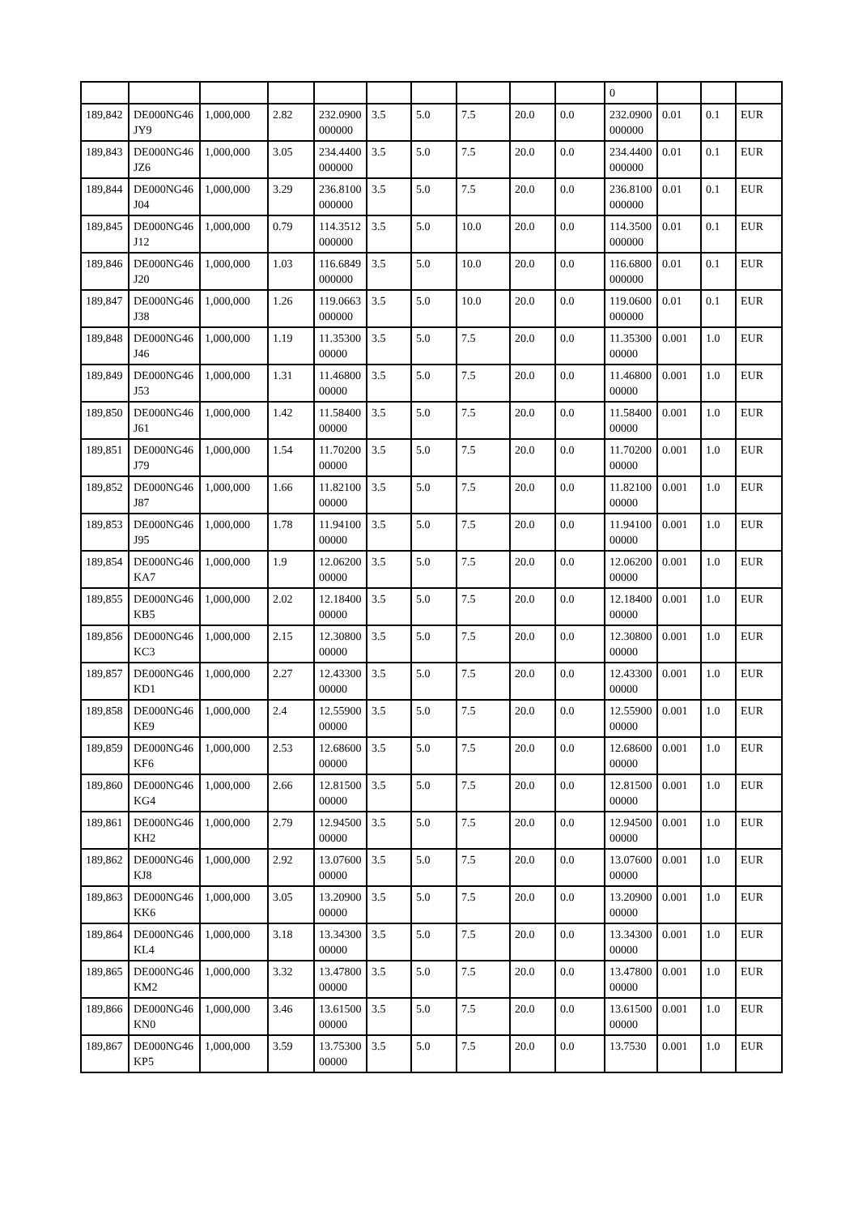| | | | | | | | | | | 0 | | | |
| 189,842 | DE000NG46JY9 | 1,000,000 | 2.82 | 232.0900000000 | 3.5 | 5.0 | 7.5 | 20.0 | 0.0 | 232.0900000000 | 0.01 | 0.1 | EUR |
| 189,843 | DE000NG46JZ6 | 1,000,000 | 3.05 | 234.4400000000 | 3.5 | 5.0 | 7.5 | 20.0 | 0.0 | 234.4400000000 | 0.01 | 0.1 | EUR |
| 189,844 | DE000NG46J04 | 1,000,000 | 3.29 | 236.8100000000 | 3.5 | 5.0 | 7.5 | 20.0 | 0.0 | 236.8100000000 | 0.01 | 0.1 | EUR |
| 189,845 | DE000NG46J12 | 1,000,000 | 0.79 | 114.3512000000 | 3.5 | 5.0 | 10.0 | 20.0 | 0.0 | 114.3500000000 | 0.01 | 0.1 | EUR |
| 189,846 | DE000NG46J20 | 1,000,000 | 1.03 | 116.6849000000 | 3.5 | 5.0 | 10.0 | 20.0 | 0.0 | 116.6800000000 | 0.01 | 0.1 | EUR |
| 189,847 | DE000NG46J38 | 1,000,000 | 1.26 | 119.0663000000 | 3.5 | 5.0 | 10.0 | 20.0 | 0.0 | 119.0600000000 | 0.01 | 0.1 | EUR |
| 189,848 | DE000NG46J46 | 1,000,000 | 1.19 | 11.3530000000 | 3.5 | 5.0 | 7.5 | 20.0 | 0.0 | 11.3530000000 | 0.001 | 1.0 | EUR |
| 189,849 | DE000NG46J53 | 1,000,000 | 1.31 | 11.4680000000 | 3.5 | 5.0 | 7.5 | 20.0 | 0.0 | 11.4680000000 | 0.001 | 1.0 | EUR |
| 189,850 | DE000NG46J61 | 1,000,000 | 1.42 | 11.5840000000 | 3.5 | 5.0 | 7.5 | 20.0 | 0.0 | 11.5840000000 | 0.001 | 1.0 | EUR |
| 189,851 | DE000NG46J79 | 1,000,000 | 1.54 | 11.7020000000 | 3.5 | 5.0 | 7.5 | 20.0 | 0.0 | 11.7020000000 | 0.001 | 1.0 | EUR |
| 189,852 | DE000NG46J87 | 1,000,000 | 1.66 | 11.8210000000 | 3.5 | 5.0 | 7.5 | 20.0 | 0.0 | 11.8210000000 | 0.001 | 1.0 | EUR |
| 189,853 | DE000NG46J95 | 1,000,000 | 1.78 | 11.9410000000 | 3.5 | 5.0 | 7.5 | 20.0 | 0.0 | 11.9410000000 | 0.001 | 1.0 | EUR |
| 189,854 | DE000NG46KA7 | 1,000,000 | 1.9 | 12.0620000000 | 3.5 | 5.0 | 7.5 | 20.0 | 0.0 | 12.0620000000 | 0.001 | 1.0 | EUR |
| 189,855 | DE000NG46KB5 | 1,000,000 | 2.02 | 12.1840000000 | 3.5 | 5.0 | 7.5 | 20.0 | 0.0 | 12.1840000000 | 0.001 | 1.0 | EUR |
| 189,856 | DE000NG46KC3 | 1,000,000 | 2.15 | 12.3080000000 | 3.5 | 5.0 | 7.5 | 20.0 | 0.0 | 12.3080000000 | 0.001 | 1.0 | EUR |
| 189,857 | DE000NG46KD1 | 1,000,000 | 2.27 | 12.4330000000 | 3.5 | 5.0 | 7.5 | 20.0 | 0.0 | 12.4330000000 | 0.001 | 1.0 | EUR |
| 189,858 | DE000NG46KE9 | 1,000,000 | 2.4 | 12.5590000000 | 3.5 | 5.0 | 7.5 | 20.0 | 0.0 | 12.5590000000 | 0.001 | 1.0 | EUR |
| 189,859 | DE000NG46KF6 | 1,000,000 | 2.53 | 12.6860000000 | 3.5 | 5.0 | 7.5 | 20.0 | 0.0 | 12.6860000000 | 0.001 | 1.0 | EUR |
| 189,860 | DE000NG46KG4 | 1,000,000 | 2.66 | 12.8150000000 | 3.5 | 5.0 | 7.5 | 20.0 | 0.0 | 12.8150000000 | 0.001 | 1.0 | EUR |
| 189,861 | DE000NG46KH2 | 1,000,000 | 2.79 | 12.9450000000 | 3.5 | 5.0 | 7.5 | 20.0 | 0.0 | 12.9450000000 | 0.001 | 1.0 | EUR |
| 189,862 | DE000NG46KJ8 | 1,000,000 | 2.92 | 13.0760000000 | 3.5 | 5.0 | 7.5 | 20.0 | 0.0 | 13.0760000000 | 0.001 | 1.0 | EUR |
| 189,863 | DE000NG46KK6 | 1,000,000 | 3.05 | 13.2090000000 | 3.5 | 5.0 | 7.5 | 20.0 | 0.0 | 13.2090000000 | 0.001 | 1.0 | EUR |
| 189,864 | DE000NG46KL4 | 1,000,000 | 3.18 | 13.3430000000 | 3.5 | 5.0 | 7.5 | 20.0 | 0.0 | 13.3430000000 | 0.001 | 1.0 | EUR |
| 189,865 | DE000NG46KM2 | 1,000,000 | 3.32 | 13.4780000000 | 3.5 | 5.0 | 7.5 | 20.0 | 0.0 | 13.4780000000 | 0.001 | 1.0 | EUR |
| 189,866 | DE000NG46KN0 | 1,000,000 | 3.46 | 13.6150000000 | 3.5 | 5.0 | 7.5 | 20.0 | 0.0 | 13.6150000000 | 0.001 | 1.0 | EUR |
| 189,867 | DE000NG46KP5 | 1,000,000 | 3.59 | 13.7530000000 | 3.5 | 5.0 | 7.5 | 20.0 | 0.0 | 13.7530 | 0.001 | 1.0 | EUR |